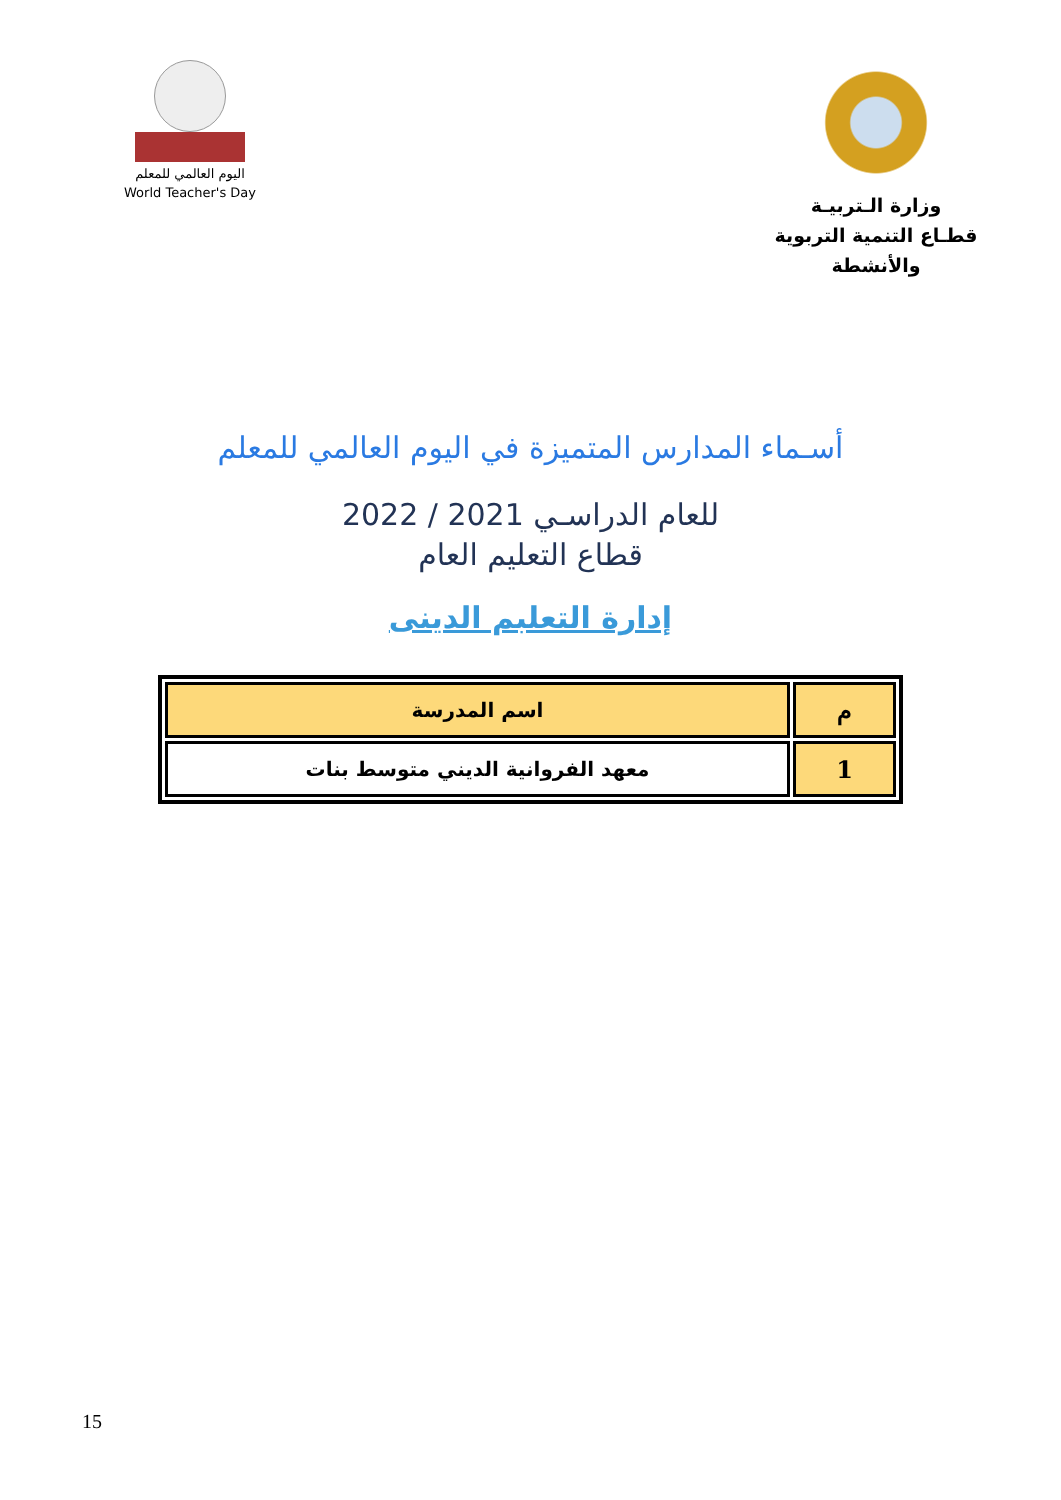اليوم العالمي للمعلم
World Teacher's Day
وزارة الـتربيـة
قطـاع التنمية التربوية والأنشطة
أسـماء المدارس المتميزة في اليوم العالمي للمعلم
للعام الدراسـي 2021 / 2022
قطاع التعليم العام
إدارة التعلبم الدينى
| م | اسم المدرسة |
| --- | --- |
| 1 | معهد الفروانية الديني متوسط بنات |
15